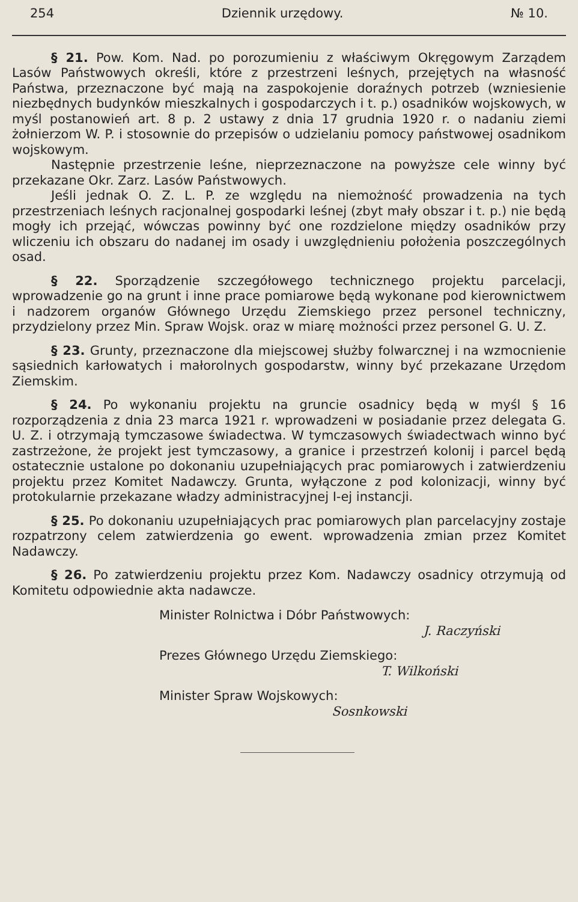254 Dziennik urzędowy. № 10.
§ 21. Pow. Kom. Nad. po porozumieniu z właściwym Okręgowym Zarządem Lasów Państwowych określi, które z przestrzeni leśnych, przejętych na własność Państwa, przeznaczone być mają na zaspokojenie doraźnych potrzeb (wzniesienie niezbędnych budynków mieszkalnych i gospodarczych i t. p.) osadników wojskowych, w myśl postanowień art. 8 p. 2 ustawy z dnia 17 grudnia 1920 r. o nadaniu ziemi żołnierzom W. P. i stosownie do przepisów o udzielaniu pomocy państwowej osadnikom wojskowym.
Następnie przestrzenie leśne, nieprzeznaczone na powyższe cele winny być przekazane Okr. Zarz. Lasów Państwowych.
Jeśli jednak O. Z. L. P. ze względu na niemożność prowadzenia na tych przestrzeniach leśnych racjonalnej gospodarki leśnej (zbyt mały obszar i t. p.) nie będą mogły ich przejąć, wówczas powinny być one rozdzielone między osadników przy wliczeniu ich obszaru do nadanej im osady i uwzględnieniu położenia poszczególnych osad.
§ 22. Sporządzenie szczegółowego technicznego projektu parcelacji, wprowadzenie go na grunt i inne prace pomiarowe będą wykonane pod kierownictwem i nadzorem organów Głównego Urzędu Ziemskiego przez personel techniczny, przydzielony przez Min. Spraw Wojsk. oraz w miarę możności przez personel G. U. Z.
§ 23. Grunty, przeznaczone dla miejscowej służby folwarcznej i na wzmocnienie sąsiednich karłowatych i małorolnych gospodarstw, winny być przekazane Urzędom Ziemskim.
§ 24. Po wykonaniu projektu na gruncie osadnicy będą w myśl § 16 rozporządzenia z dnia 23 marca 1921 r. wprowadzeni w posiadanie przez delegata G. U. Z. i otrzymają tymczasowe świadectwa. W tymczasowych świadectwach winno być zastrzeżone, że projekt jest tymczasowy, a granice i przestrzeń kolonij i parcel będą ostatecznie ustalone po dokonaniu uzupełniających prac pomiarowych i zatwierdzeniu projektu przez Komitet Nadawczy. Grunta, wyłączone z pod kolonizacji, winny być protokularnie przekazane władzy administracyjnej I-ej instancji.
§ 25. Po dokonaniu uzupełniających prac pomiarowych plan parcelacyjny zostaje rozpatrzony celem zatwierdzenia go ewent. wprowadzenia zmian przez Komitet Nadawczy.
§ 26. Po zatwierdzeniu projektu przez Kom. Nadawczy osadnicy otrzymują od Komitetu odpowiednie akta nadawcze.
Minister Rolnictwa i Dóbr Państwowych:
J. Raczyński
Prezes Głównego Urzędu Ziemskiego:
T. Wilkoński
Minister Spraw Wojskowych:
Sosnkowski